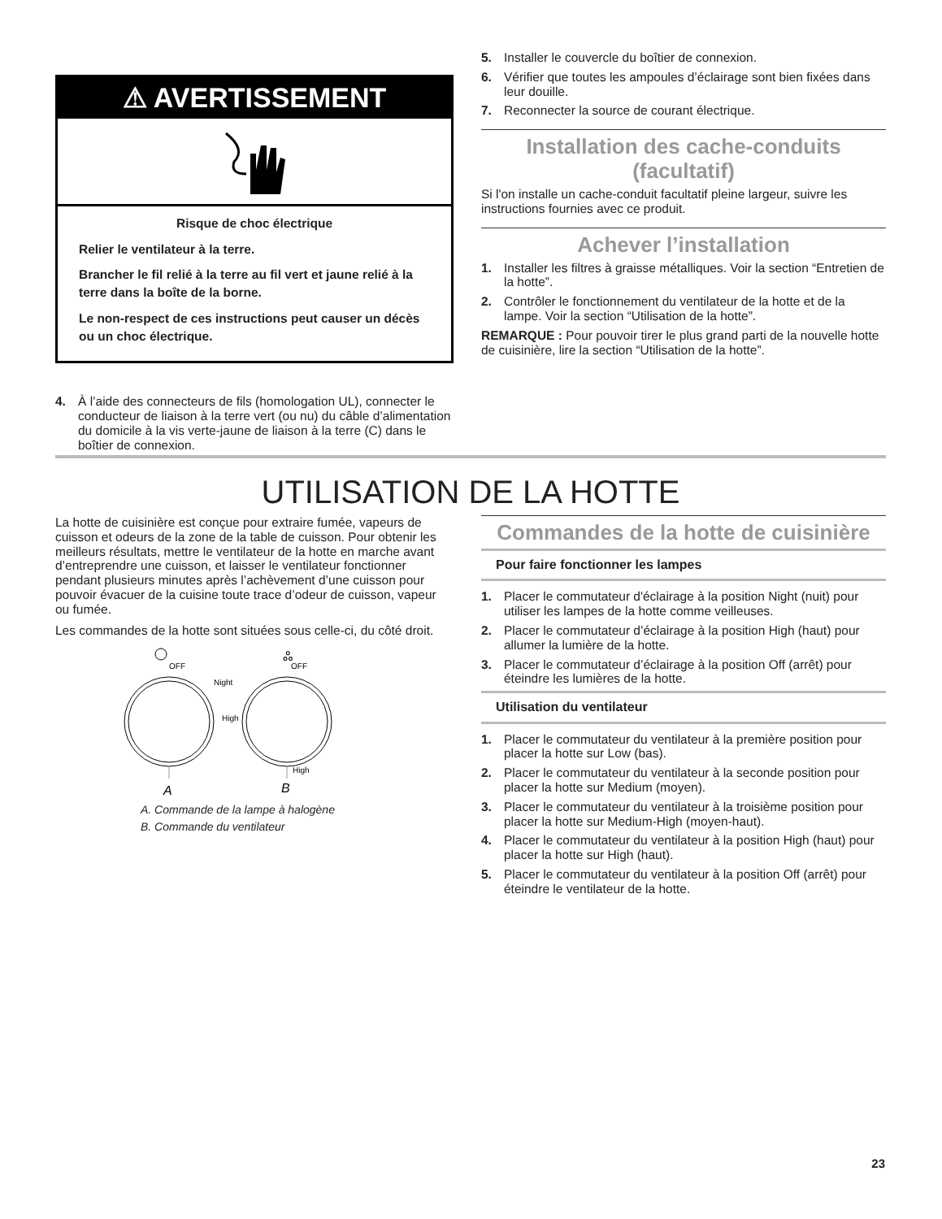⚠ AVERTISSEMENT
Risque de choc électrique
Relier le ventilateur à la terre.
Brancher le fil relié à la terre au fil vert et jaune relié à la terre dans la boîte de la borne.
Le non-respect de ces instructions peut causer un décès ou un choc électrique.
4. À l’aide des connecteurs de fils (homologation UL), connecter le conducteur de liaison à la terre vert (ou nu) du câble d’alimentation du domicile à la vis verte-jaune de liaison à la terre (C) dans le boîtier de connexion.
5. Installer le couvercle du boîtier de connexion.
6. Vérifier que toutes les ampoules d’éclairage sont bien fixées dans leur douille.
7. Reconnecter la source de courant électrique.
Installation des cache-conduits (facultatif)
Si l'on installe un cache-conduit facultatif pleine largeur, suivre les instructions fournies avec ce produit.
Achever l’installation
1. Installer les filtres à graisse métalliques. Voir la section “Entretien de la hotte”.
2. Contrôler le fonctionnement du ventilateur de la hotte et de la lampe. Voir la section “Utilisation de la hotte”.
REMARQUE : Pour pouvoir tirer le plus grand parti de la nouvelle hotte de cuisinière, lire la section “Utilisation de la hotte”.
UTILISATION DE LA HOTTE
La hotte de cuisinière est conçue pour extraire fumée, vapeurs de cuisson et odeurs de la zone de la table de cuisson. Pour obtenir les meilleurs résultats, mettre le ventilateur de la hotte en marche avant d’entreprendre une cuisson, et laisser le ventilateur fonctionner pendant plusieurs minutes après l’achèvement d’une cuisson pour pouvoir évacuer de la cuisine toute trace d’odeur de cuisson, vapeur ou fumée.
Les commandes de la hotte sont situées sous celle-ci, du côté droit.
OFF
Night
High
A
ஃ
OFF
High
B
A. Commande de la lampe à halogène
B. Commande du ventilateur
Commandes de la hotte de cuisinière
Pour faire fonctionner les lampes
1. Placer le commutateur d'éclairage à la position Night (nuit) pour utiliser les lampes de la hotte comme veilleuses.
2. Placer le commutateur d’éclairage à la position High (haut) pour allumer la lumière de la hotte.
3. Placer le commutateur d’éclairage à la position Off (arrêt) pour éteindre les lumières de la hotte.
Utilisation du ventilateur
1. Placer le commutateur du ventilateur à la première position pour placer la hotte sur Low (bas).
2. Placer le commutateur du ventilateur à la seconde position pour placer la hotte sur Medium (moyen).
3. Placer le commutateur du ventilateur à la troisième position pour placer la hotte sur Medium-High (moyen-haut).
4. Placer le commutateur du ventilateur à la position High (haut) pour placer la hotte sur High (haut).
5. Placer le commutateur du ventilateur à la position Off (arrêt) pour éteindre le ventilateur de la hotte.
23